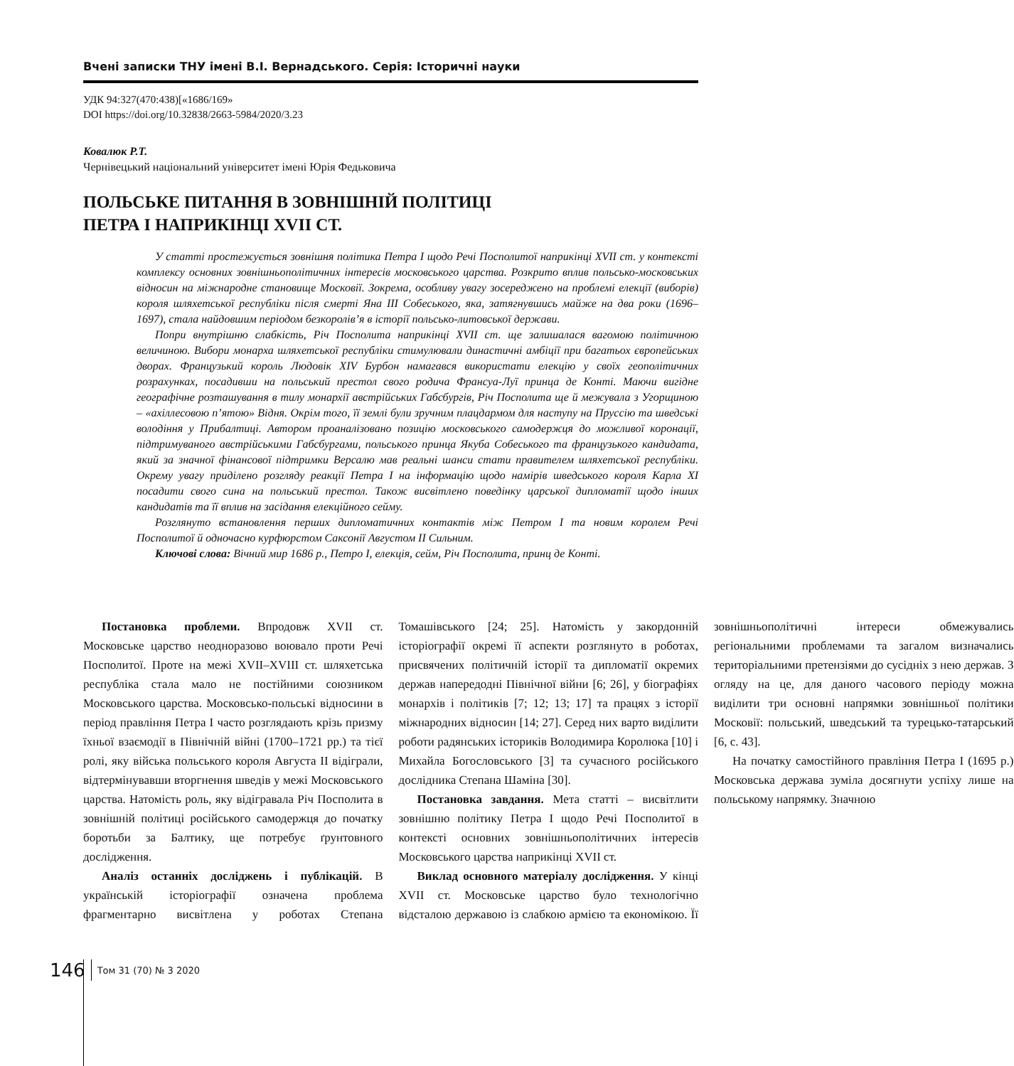Вчені записки ТНУ імені В.І. Вернадського. Серія: Історичні науки
УДК 94:327(470:438)[«1686/169»
DOI https://doi.org/10.32838/2663-5984/2020/3.23
Ковалюк Р.Т.
Чернівецький національний університет імені Юрія Федьковича
ПОЛЬСЬКЕ ПИТАННЯ В ЗОВНІШНІЙ ПОЛІТИЦІ
ПЕТРА І НАПРИКІНЦІ XVII СТ.
У статті простежується зовнішня політика Петра І щодо Речі Посполитої наприкінці XVII ст. у контексті комплексу основних зовнішньополітичних інтересів московського царства. Розкрито вплив польсько-московських відносин на міжнародне становище Московії. Зокрема, особливу увагу зосереджено на проблемі елекції (виборів) короля шляхетської республіки після смерті Яна ІІІ Собеського, яка, затягнувшись майже на два роки (1696–1697), стала найдовшим періодом безкоролів’я в історії польсько-литовської держави.
Попри внутрішню слабкість, Річ Посполита наприкінці XVII ст. ще залишалася вагомою політичною величиною. Вибори монарха шляхетської республіки стимулювали династичні амбіції при багатьох європейських дворах. Французький король Людовік XIV Бурбон намагався використати елекцію у своїх геополітичних розрахунках, посадивши на польський престол свого родича Франсуа-Луї принца де Конті. Маючи вигідне географічне розташування в тилу монархії австрійських Габсбургів, Річ Посполита ще й межувала з Угорщиною – «ахіллесовою п’ятою» Відня. Окрім того, її землі були зручним плацдармом для наступу на Пруссію та шведські володіння у Прибалтиці. Автором проаналізовано позицію московського самодержця до можливої коронації, підтримуваного австрійськими Габсбургами, польського принца Якуба Собеського та французького кандидата, який за значної фінансової підтримки Версалю мав реальні шанси стати правителем шляхетської республіки. Окрему увагу приділено розгляду реакції Петра І на інформацію щодо намірів шведського короля Карла XI посадити свого сина на польський престол. Також висвітлено поведінку царської дипломатії щодо інших кандидатів та її вплив на засідання елекційного сейму.
Розглянуто встановлення перших дипломатичних контактів між Петром І та новим королем Речі Посполитої й одночасно курфюрстом Саксонії Августом ІІ Сильним.
Ключові слова: Вічний мир 1686 р., Петро І, елекція, сейм, Річ Посполита, принц де Конті.
Постановка проблеми. Впродовж XVII ст. Московське царство неодноразово воювало проти Речі Посполитої. Проте на межі XVII–XVIII ст. шляхетська республіка стала мало не постійними союзником Московського царства. Московсько-польські відносини в період правління Петра І часто розглядають крізь призму їхньої взаємодії в Північній війні (1700–1721 рр.) та тієї ролі, яку війська польського короля Августа ІІ відіграли, відтермінувавши вторгнення шведів у межі Московського царства. Натомість роль, яку відігравала Річ Посполита в зовнішній політиці російського самодержця до початку боротьби за Балтику, ще потребує ґрунтовного дослідження.
Аналіз останніх досліджень і публікацій. В українській історіографії означена проблема фрагментарно висвітлена у роботах Степана Томашівського [24; 25]. Натомість у закордонній історіографії окремі її аспекти розглянуто в роботах, присвячених політичній історії та дипломатії окремих держав напередодні Північної війни [6; 26], у біографіях монархів і політиків [7; 12; 13; 17] та працях з історії міжнародних відносин [14; 27]. Серед них варто виділити роботи радянських істориків Володимира Королюка [10] і Михайла Богословського [3] та сучасного російського дослідника Степана Шаміна [30].
Постановка завдання. Мета статті – висвітлити зовнішню політику Петра І щодо Речі Посполитої в контексті основних зовнішньополітичних інтересів Московського царства наприкінці XVII ст.
Виклад основного матеріалу дослідження. У кінці XVII ст. Московське царство було технологічно відсталою державою із слабкою армією та економікою. Її зовнішньополітичні інтереси обмежувались регіональними проблемами та загалом визначались територіальними претензіями до сусідніх з нею держав. З огляду на це, для даного часового періоду можна виділити три основні напрямки зовнішньої політики Московії: польський, шведський та турецько-татарський [6, с. 43].
На початку самостійного правління Петра І (1695 р.) Московська держава зуміла досягнути успіху лише на польському напрямку. Значною
146 Том 31 (70) № 3 2020